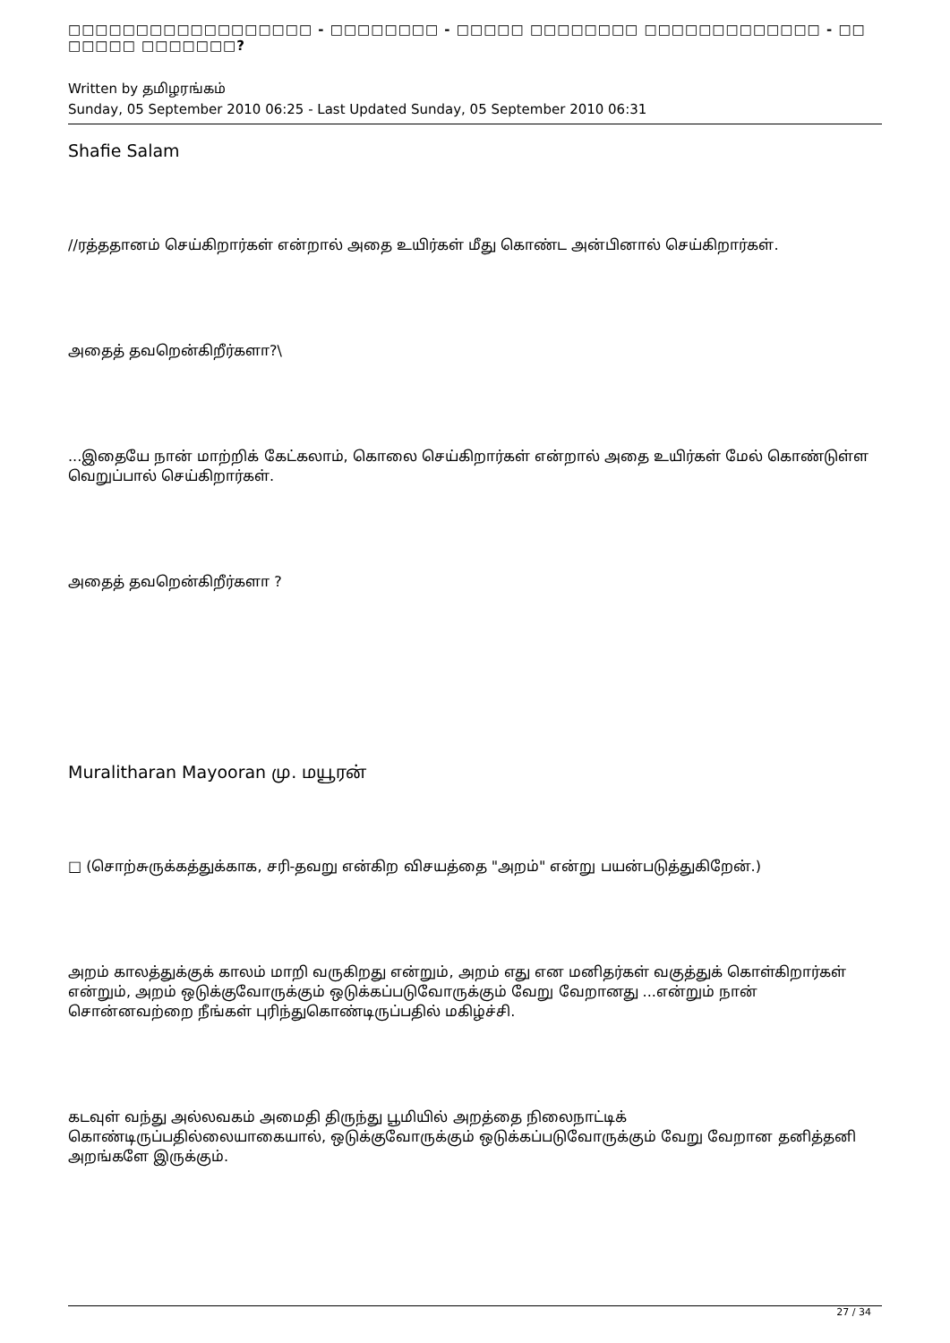□□□□□□□□□□□□□□□□□□ - □□□□□□□□ - □□□□□ □□□□□□□□ □□□□□□□□□□□□□ - □□ □□□□□ □□□□□□□?
Written by தமிழரங்கம்
Sunday, 05 September 2010 06:25 - Last Updated Sunday, 05 September 2010 06:31
Shafie Salam
//ரத்ததானம் செய்கிறார்கள் என்றால் அதை உயிர்கள் மீது கொண்ட அன்பினால் செய்கிறார்கள்.
அதைத் தவறென்கிறீர்களா?\
...இதையே நான் மாற்றிக் கேட்கலாம், கொலை செய்கிறார்கள் என்றால் அதை உயிர்கள் மேல் கொண்டுள்ள வெறுப்பால் செய்கிறார்கள்.
அதைத் தவறென்கிறீர்களா ?
Muralitharan Mayooran மு. மயூரன்
□ (சொற்சுருக்கத்துக்காக, சரி-தவறு என்கிற விசயத்தை "அறம்" என்று பயன்படுத்துகிறேன்.)
அறம் காலத்துக்குக் காலம் மாறி வருகிறது என்றும், அறம் எது என மனிதர்கள் வகுத்துக் கொள்கிறார்கள் என்றும், அறம் ஒடுக்குவோருக்கும் ஒடுக்கப்படுவோருக்கும் வேறு வேறானது ...என்றும் நான் சொன்னவற்றை நீங்கள் புரிந்துகொண்டிருப்பதில் மகிழ்ச்சி.
கடவுள் வந்து அல்லவகம் அமைதி திருந்து பூமியில் அறத்தை நிலைநாட்டிக் கொண்டிருப்பதில்லையாகையால், ஒடுக்குவோருக்கும் ஒடுக்கப்படுவோருக்கும் வேறு வேறான தனித்தனி அறங்களே இருக்கும்.
27 / 34